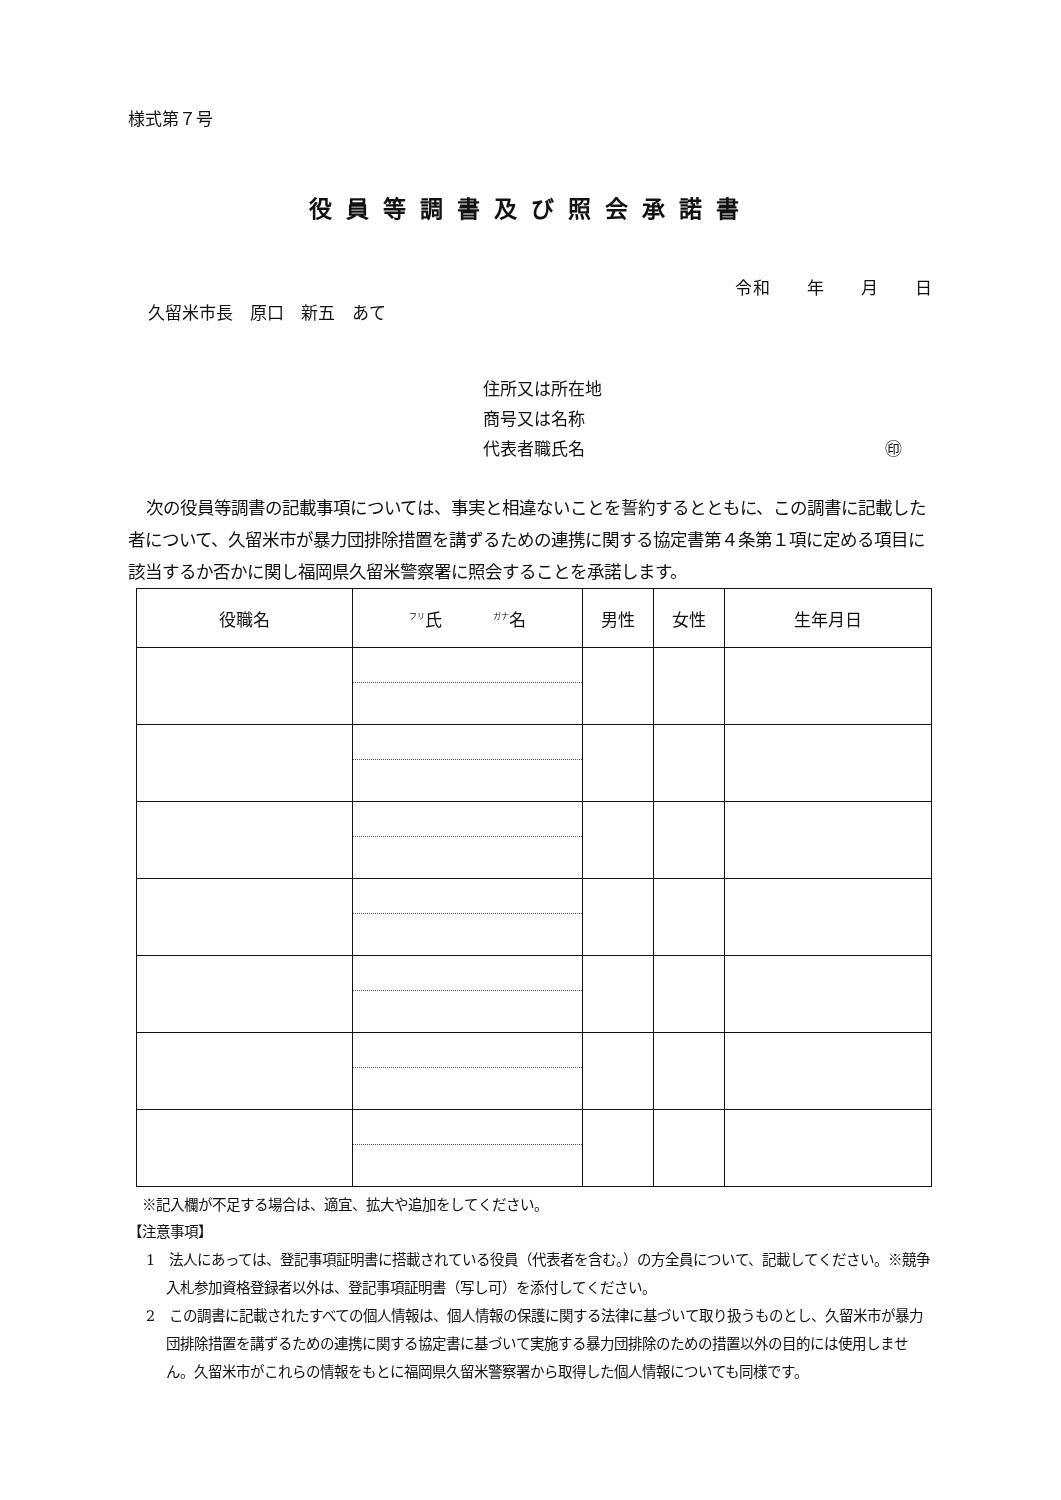様式第７号
役員等調書及び照会承諾書
令和　　年　　月　　日
久留米市長　原口　新五　あて
住所又は所在地
商号又は名称
代表者職氏名 ㊞
次の役員等調書の記載事項については、事実と相違ないことを誓約するとともに、この調書に記載した者について、久留米市が暴力団排除措置を講ずるための連携に関する協定書第４条第１項に定める項目に該当するか否かに関し福岡県久留米警察署に照会することを承諾します。
| 役職名 | <sup>フリ</sup>氏 <sup>ガナ</sup>名 | 男性 | 女性 | 生年月日 |
| --- | --- | --- | --- | --- |
※記入欄が不足する場合は、適宜、拡大や追加をしてください。
【注意事項】
1　法人にあっては、登記事項証明書に搭載されている役員（代表者を含む。）の方全員について、記載してください。※競争入札参加資格登録者以外は、登記事項証明書（写し可）を添付してください。
2　この調書に記載されたすべての個人情報は、個人情報の保護に関する法律に基づいて取り扱うものとし、久留米市が暴力団排除措置を講ずるための連携に関する協定書に基づいて実施する暴力団排除のための措置以外の目的には使用しません。久留米市がこれらの情報をもとに福岡県久留米警察署から取得した個人情報についても同様です。